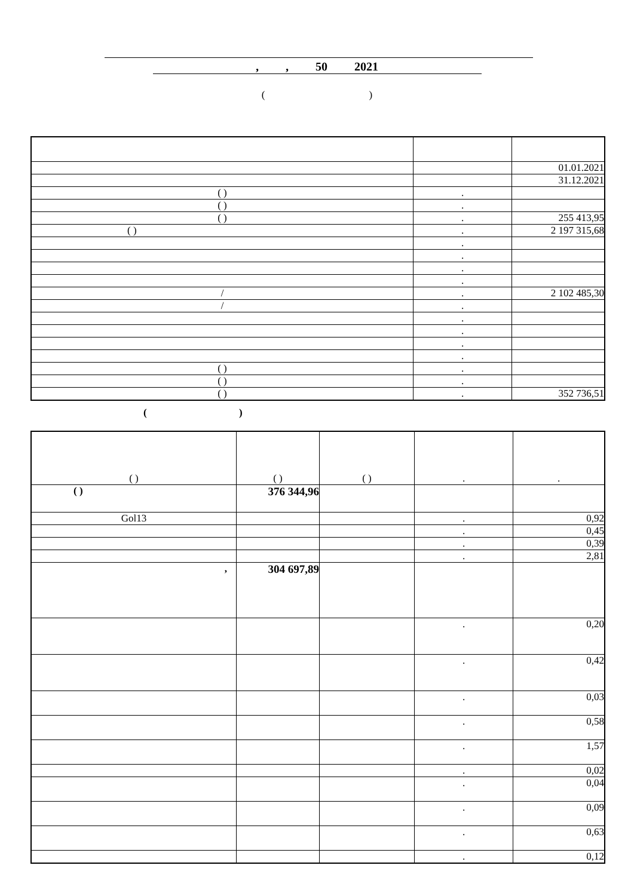, , 50 2021
( )
| | | 01.01.2021 |
| | | 31.12.2021 |
| ( ) | . | |
| ( ) | . | |
| ( ) | . | 255 413,95 |
| ( ) | . | 2 197 315,68 |
| | . | |
| | . | |
| | . | |
| | . | |
| / | . | 2 102 485,30 |
| / | . | |
| | . | |
| | . | |
| | . | |
| | . | |
| ( ) | . | |
| ( ) | . | |
| ( ) | . | 352 736,51 |
( )
| ( ) | ( ) | ( ) | . | . |
| --- | --- | --- | --- | --- |
| ( ) | 376 344,96 | | | |
| Gol13 | | | . | 0,92 |
| | | | . | 0,45 |
| | | | . | 0,39 |
| | | | . | 2,81 |
| , | 304 697,89 | | | |
| | | | . | 0,20 |
| | | | . | 0,42 |
| | | | . | 0,03 |
| | | | . | 0,58 |
| | | | . | 1,57 |
| | | | . | 0,02 |
| | | | . | 0,04 |
| | | | . | 0,09 |
| | | | . | 0,63 |
| | | | . | 0,12 |